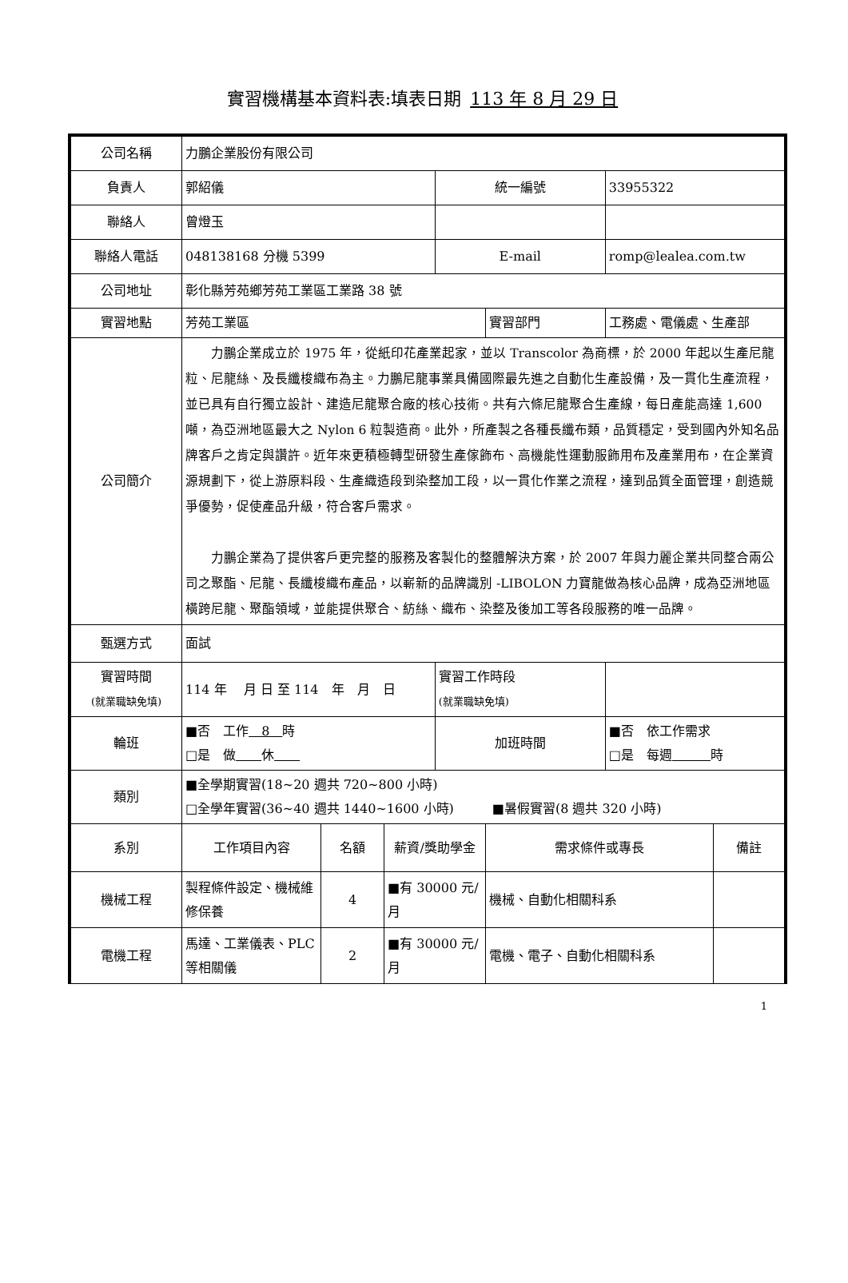實習機構基本資料表:填表日期 113 年 8 月 29 日
| 公司名稱 | 力鵬企業股份有限公司 | | | | | | |
| 負責人 | 郭紹儀 | | | 統一編號 | | 33955322 | |
| 聯絡人 | 曾燈玉 | | | | | | |
| 聯絡人電話 | 048138168 分機 5399 | | | E-mail | | romp@lealea.com.tw | |
| 公司地址 | 彰化縣芳苑鄉芳苑工業區工業路 38 號 | | | | | | |
| 實習地點 | 芳苑工業區 | | | | 實習部門 | 工務處、電儀處、生產部 | |
| 公司簡介 | 力鵬企業成立於 1975 年，從紙印花產業起家，並以 Transcolor 為商標，於 2000 年起以生產尼龍粒、尼龍絲、及長纖梭織布為主。力鵬尼龍事業具備國際最先進之自動化生產設備，及一貫化生產流程，並已具有自行獨立設計、建造尼龍聚合廠的核心技術。共有六條尼龍聚合生產線，每日產能高達 1,600 噸，為亞洲地區最大之 Nylon 6 粒製造商。此外，所產製之各種長纖布類，品質穩定，受到國內外知名品牌客戶之肯定與讚許。近年來更積極轉型研發生產傢飾布、高機能性運動服飾用布及產業用布，在企業資源規劃下，從上游原料段、生產織造段到染整加工段，以一貫化作業之流程，達到品質全面管理，創造競爭優勢，促使產品升級，符合客戶需求。 力鵬企業為了提供客戶更完整的服務及客製化的整體解決方案，於 2007 年與力麗企業共同整合兩公司之聚酯、尼龍、長纖梭織布產品，以嶄新的品牌識別 -LIBOLON 力寶龍做為核心品牌，成為亞洲地區橫跨尼龍、聚酯領域，並能提供聚合、紡絲、織布、染整及後加工等各段服務的唯一品牌。 | | | | | | |
| 甄選方式 | 面試 | | | | | | |
| 實習時間 (就業職缺免填) | 114 年 月 日 至 114 年 月 日 | | | 實習工作時段 (就業職缺免填) | | | |
| 輪班 | ■否 工作 8 時 □是 做 休 | | | 加班時間 | | ■否 依工作需求 □是 每週 時 | |
| 類別 | ■全學期實習(18~20 週共 720~800 小時) □全學年實習(36~40 週共 1440~1600 小時) ■暑假實習(8 週共 320 小時) | | | | | | |
| 系別 | 工作項目內容 | 名額 | 薪資/獎助學金 | | 需求條件或專長 | | 備註 |
| 機械工程 | 製程條件設定、機械維修保養 | 4 | ■有 30000 元/月 | | 機械、自動化相關科系 | | |
| 電機工程 | 馬達、工業儀表、PLC 等相關儀 | 2 | ■有 30000 元/月 | | 電機、電子、自動化相關科系 | | |
1